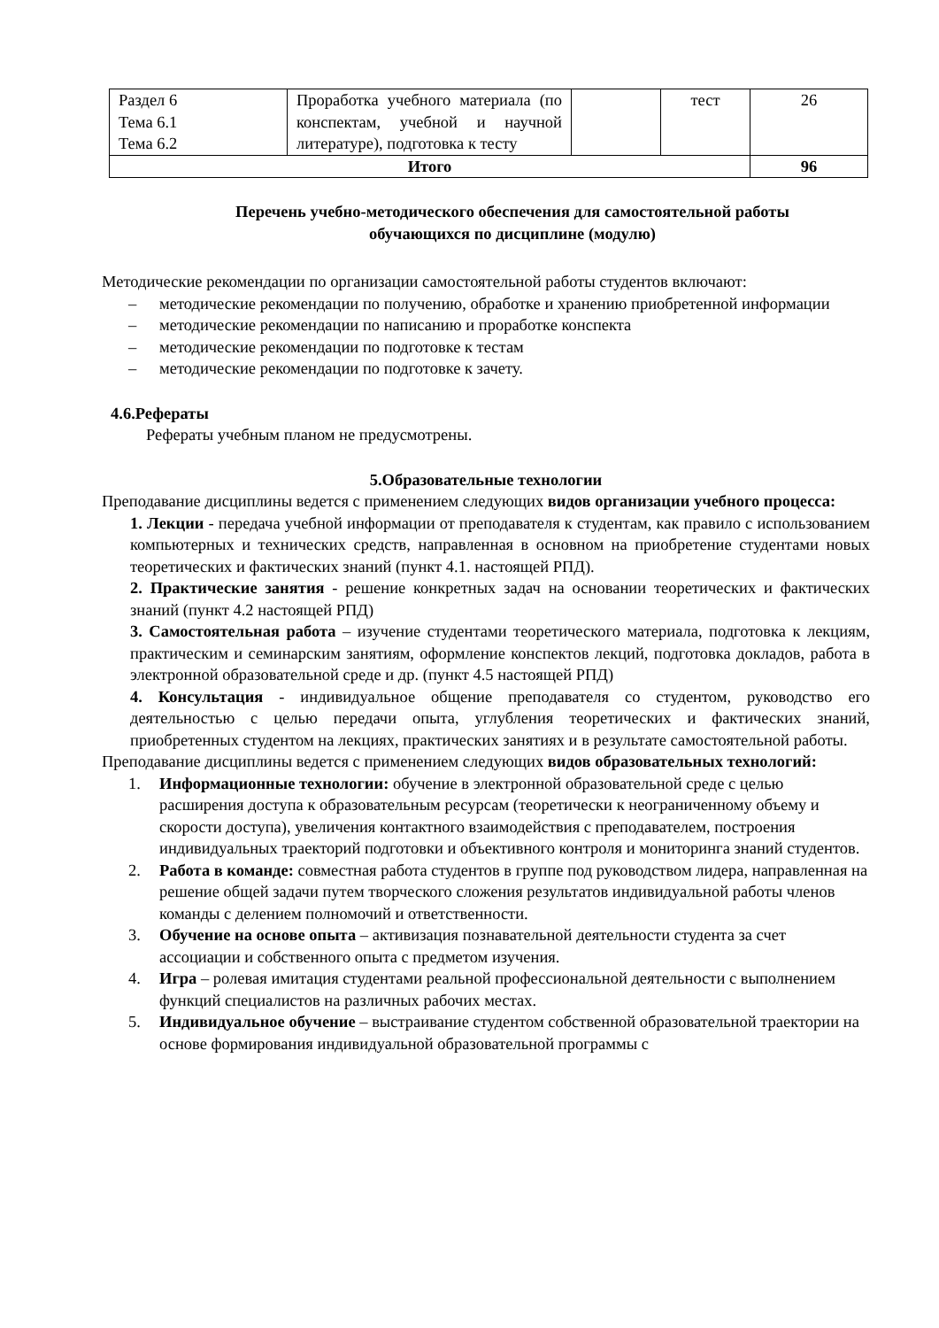| Раздел 6 Тема 6.1 Тема 6.2 | Проработка учебного материала (по конспектам, учебной и научной литературе), подготовка к тесту | | тест | 26 |
| Итого | | | | 96 |
Перечень учебно-методического обеспечения для самостоятельной работы
обучающихся по дисциплине (модулю)
Методические рекомендации по организации самостоятельной работы студентов включают:
– методические рекомендации по получению, обработке и хранению приобретенной информации
– методические рекомендации по написанию и проработке конспекта
– методические рекомендации по подготовке к тестам
– методические рекомендации по подготовке к зачету.
4.6.Рефераты
Рефераты учебным планом не предусмотрены.
5.Образовательные технологии
Преподавание дисциплины ведется с применением следующих видов организации учебного процесса:
1. Лекции - передача учебной информации от преподавателя к студентам, как правило с использованием компьютерных и технических средств, направленная в основном на приобретение студентами новых теоретических и фактических знаний (пункт 4.1. настоящей РПД).
2. Практические занятия - решение конкретных задач на основании теоретических и фактических знаний (пункт 4.2 настоящей РПД)
3. Самостоятельная работа – изучение студентами теоретического материала, подготовка к лекциям, практическим и семинарским занятиям, оформление конспектов лекций, подготовка докладов, работа в электронной образовательной среде и др. (пункт 4.5 настоящей РПД)
4. Консультация - индивидуальное общение преподавателя со студентом, руководство его деятельностью с целью передачи опыта, углубления теоретических и фактических знаний, приобретенных студентом на лекциях, практических занятиях и в результате самостоятельной работы.
Преподавание дисциплины ведется с применением следующих видов образовательных технологий:
1. Информационные технологии: обучение в электронной образовательной среде с целью расширения доступа к образовательным ресурсам (теоретически к неограниченному объему и скорости доступа), увеличения контактного взаимодействия с преподавателем, построения индивидуальных траекторий подготовки и объективного контроля и мониторинга знаний студентов.
2. Работа в команде: совместная работа студентов в группе под руководством лидера, направленная на решение общей задачи путем творческого сложения результатов индивидуальной работы членов команды с делением полномочий и ответственности.
3. Обучение на основе опыта – активизация познавательной деятельности студента за счет ассоциации и собственного опыта с предметом изучения.
4. Игра – ролевая имитация студентами реальной профессиональной деятельности с выполнением функций специалистов на различных рабочих местах.
5. Индивидуальное обучение – выстраивание студентом собственной образовательной траектории на основе формирования индивидуальной образовательной программы с